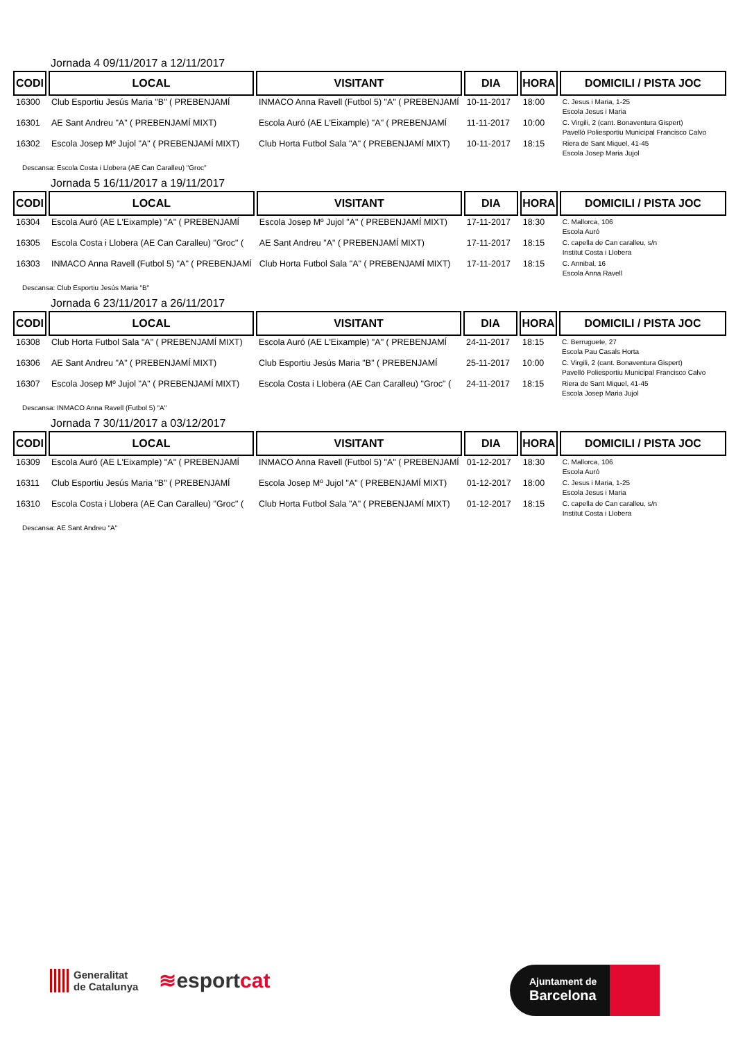Jornada 4 09/11/2017 a 12/11/2017
| CODI | LOCAL | VISITANT | DIA | HORA | DOMICILI / PISTA JOC |
| --- | --- | --- | --- | --- | --- |
| 16300 | Club Esportiu Jesús Maria "B" ( PREBENJAMÍ | INMACO Anna Ravell (Futbol 5) "A" ( PREBENJAMÍ | 10-11-2017 | 18:00 | C. Jesus i Maria, 1-25 Escola Jesus i Maria |
| 16301 | AE Sant Andreu "A" ( PREBENJAMÍ MIXT) | Escola Auró (AE L'Eixample) "A" ( PREBENJAMÍ | 11-11-2017 | 10:00 | C. Virgili, 2 (cant. Bonaventura Gispert) Pavelló Poliesportiu Municipal Francisco Calvo |
| 16302 | Escola Josep Mº Jujol "A" ( PREBENJAMÍ MIXT) | Club Horta Futbol Sala "A" ( PREBENJAMÍ MIXT) | 10-11-2017 | 18:15 | Riera de Sant Miquel, 41-45 Escola Josep Maria Jujol |
Descansa: Escola Costa i Llobera (AE Can Caralleu) "Groc"
Jornada 5 16/11/2017 a 19/11/2017
| CODI | LOCAL | VISITANT | DIA | HORA | DOMICILI / PISTA JOC |
| --- | --- | --- | --- | --- | --- |
| 16304 | Escola Auró (AE L'Eixample) "A" ( PREBENJAMÍ | Escola Josep Mº Jujol "A" ( PREBENJAMÍ MIXT) | 17-11-2017 | 18:30 | C. Mallorca, 106 Escola Auró |
| 16305 | Escola Costa i Llobera (AE Can Caralleu) "Groc" ( | AE Sant Andreu "A" ( PREBENJAMÍ MIXT) | 17-11-2017 | 18:15 | C. capella de Can caralleu, s/n Institut Costa i Llobera |
| 16303 | INMACO Anna Ravell (Futbol 5) "A" ( PREBENJAMÍ | Club Horta Futbol Sala "A" ( PREBENJAMÍ MIXT) | 17-11-2017 | 18:15 | C. Annibal, 16 Escola Anna Ravell |
Descansa: Club Esportiu Jesús Maria "B"
Jornada 6 23/11/2017 a 26/11/2017
| CODI | LOCAL | VISITANT | DIA | HORA | DOMICILI / PISTA JOC |
| --- | --- | --- | --- | --- | --- |
| 16308 | Club Horta Futbol Sala "A" ( PREBENJAMÍ MIXT) | Escola Auró (AE L'Eixample) "A" ( PREBENJAMÍ | 24-11-2017 | 18:15 | C. Berruguete, 27 Escola Pau Casals Horta |
| 16306 | AE Sant Andreu "A" ( PREBENJAMÍ MIXT) | Club Esportiu Jesús Maria "B" ( PREBENJAMÍ | 25-11-2017 | 10:00 | C. Virgili, 2 (cant. Bonaventura Gispert) Pavelló Poliesportiu Municipal Francisco Calvo |
| 16307 | Escola Josep Mº Jujol "A" ( PREBENJAMÍ MIXT) | Escola Costa i Llobera (AE Can Caralleu) "Groc" ( | 24-11-2017 | 18:15 | Riera de Sant Miquel, 41-45 Escola Josep Maria Jujol |
Descansa: INMACO Anna Ravell (Futbol 5) "A"
Jornada 7 30/11/2017 a 03/12/2017
| CODI | LOCAL | VISITANT | DIA | HORA | DOMICILI / PISTA JOC |
| --- | --- | --- | --- | --- | --- |
| 16309 | Escola Auró (AE L'Eixample) "A" ( PREBENJAMÍ | INMACO Anna Ravell (Futbol 5) "A" ( PREBENJAMÍ | 01-12-2017 | 18:30 | C. Mallorca, 106 Escola Auró |
| 16311 | Club Esportiu Jesús Maria "B" ( PREBENJAMÍ | Escola Josep Mº Jujol "A" ( PREBENJAMÍ MIXT) | 01-12-2017 | 18:00 | C. Jesus i Maria, 1-25 Escola Jesus i Maria |
| 16310 | Escola Costa i Llobera (AE Can Caralleu) "Groc" ( | Club Horta Futbol Sala "A" ( PREBENJAMÍ MIXT) | 01-12-2017 | 18:15 | C. capella de Can caralleu, s/n Institut Costa i Llobera |
Descansa: AE Sant Andreu "A"
Generalitat
de Catalunya
≋esportcat
Ajuntament de
Barcelona